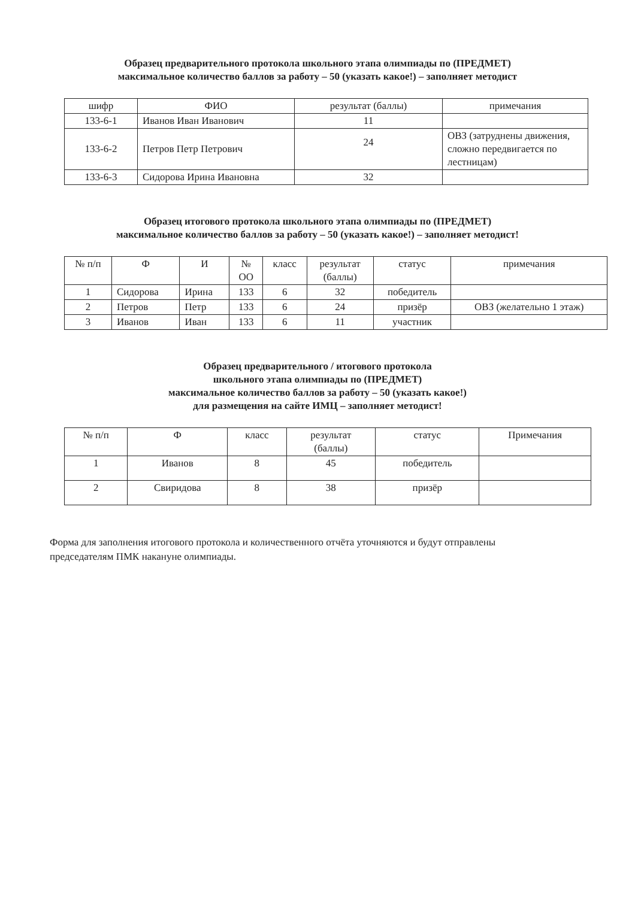Образец предварительного протокола школьного этапа олимпиады по (ПРЕДМЕТ)
максимальное количество баллов за работу – 50 (указать какое!) – заполняет методист
| шифр | ФИО | результат (баллы) | примечания |
| --- | --- | --- | --- |
| 133-6-1 | Иванов Иван Иванович | 11 | |
| 133-6-2 | Петров Петр Петрович | 24 | ОВЗ (затруднены движения, сложно передвигается по лестницам) |
| 133-6-3 | Сидорова Ирина Ивановна | 32 | |
Образец итогового протокола школьного этапа олимпиады по (ПРЕДМЕТ)
максимальное количество баллов за работу – 50 (указать какое!) – заполняет методист!
| № п/п | Ф | И | № ОО | класс | результат (баллы) | статус | примечания |
| --- | --- | --- | --- | --- | --- | --- | --- |
| 1 | Сидорова | Ирина | 133 | 6 | 32 | победитель | |
| 2 | Петров | Петр | 133 | 6 | 24 | призёр | ОВЗ (желательно 1 этаж) |
| 3 | Иванов | Иван | 133 | 6 | 11 | участник | |
Образец предварительного / итогового протокола
школьного этапа олимпиады по (ПРЕДМЕТ)
максимальное количество баллов за работу – 50 (указать какое!)
для размещения на сайте ИМЦ – заполняет методист!
| № п/п | Ф | класс | результат (баллы) | статус | Примечания |
| --- | --- | --- | --- | --- | --- |
| 1 | Иванов | 8 | 45 | победитель | |
| 2 | Свиридова | 8 | 38 | призёр | |
Форма для заполнения итогового протокола и количественного отчёта уточняются и будут отправлены председателям ПМК накануне олимпиады.